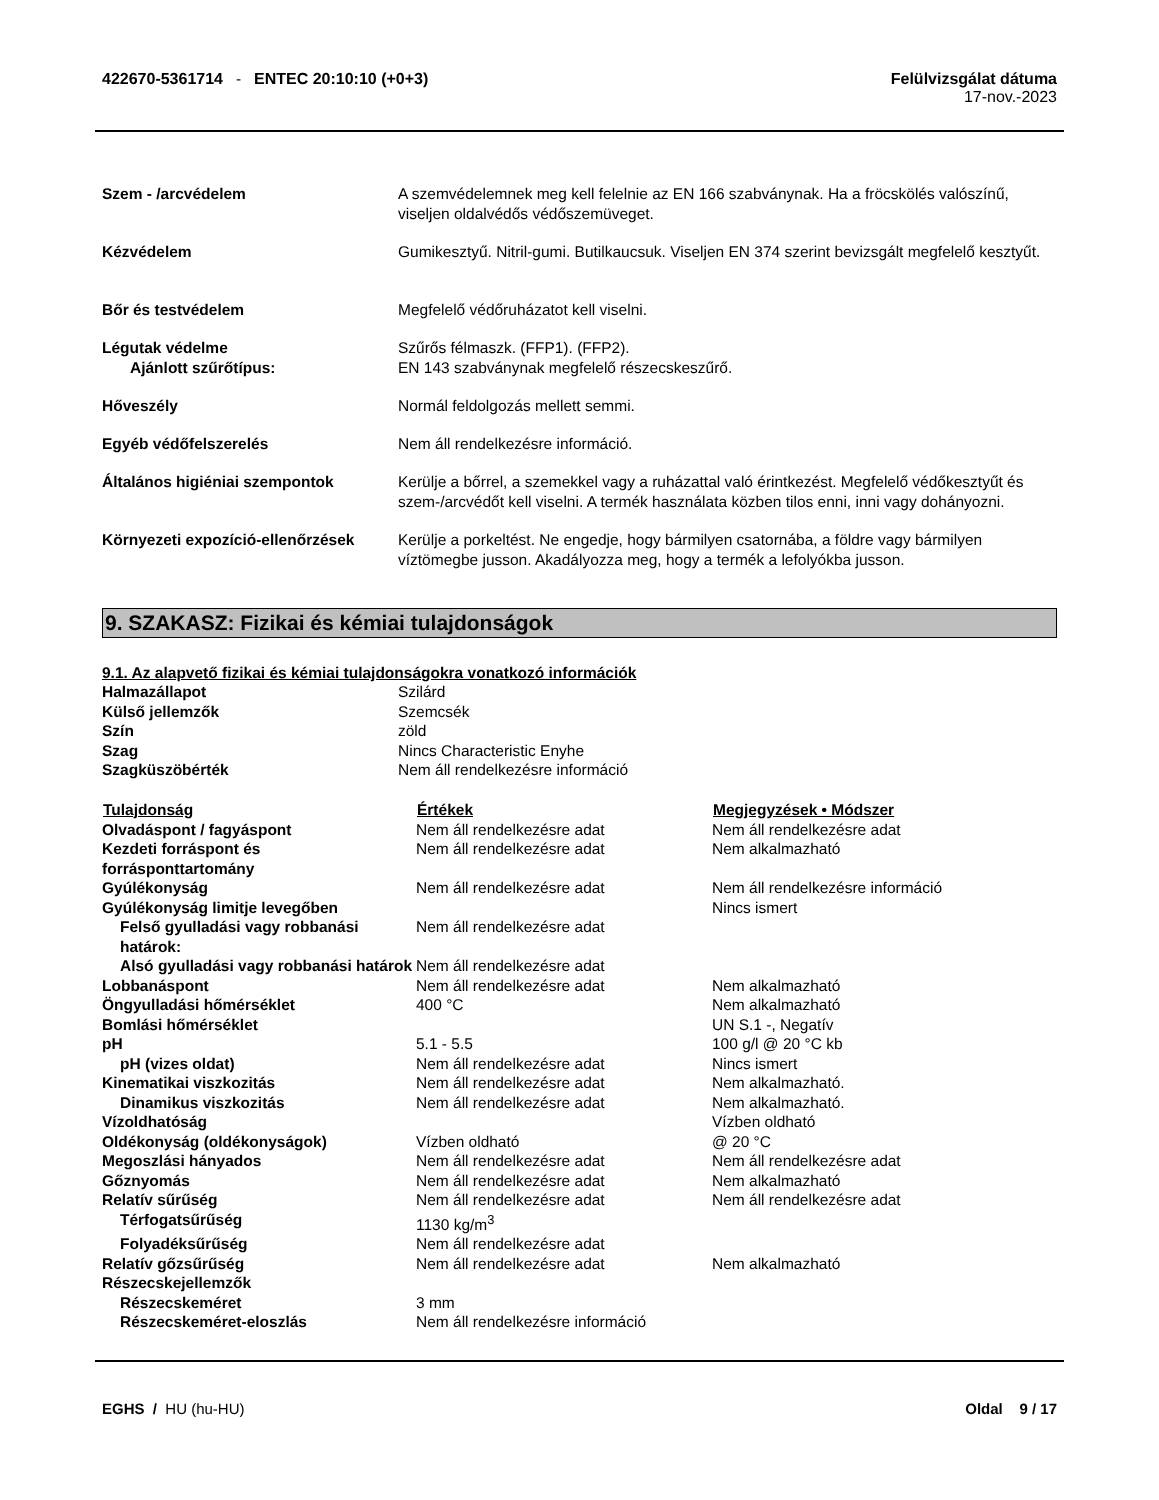422670-5361714 - ENTEC 20:10:10 (+0+3)
Felülvizsgálat dátuma
17-nov.-2023
| Szem - /arcvédelem | A szemvédelemnek meg kell felelnie az EN 166 szabványnak. Ha a fröcskölés valószínű, viseljen oldalvédős védőszemüveget. |
| Kézvédelem | Gumikesztyű. Nitril-gumi. Butilkaucsuk. Viseljen EN 374 szerint bevizsgált megfelelő kesztyűt. |
| Bőr és testvédelem | Megfelelő védőruházatot kell viselni. |
| Légutak védelme Ajánlott szűrőtípus: | Szűrős félmaszk. (FFP1). (FFP2). EN 143 szabványnak megfelelő részecskeszűrő. |
| Hőveszély | Normál feldolgozás mellett semmi. |
| Egyéb védőfelszerelés | Nem áll rendelkezésre információ. |
| Általános higiéniai szempontok | Kerülje a bőrrel, a szemekkel vagy a ruházattal való érintkezést. Megfelelő védőkesztyűt és szem-/arcvédőt kell viselni. A termék használata közben tilos enni, inni vagy dohányozni. |
| Környezeti expozíció-ellenőrzések | Kerülje a porkeltést. Ne engedje, hogy bármilyen csatornába, a földre vagy bármilyen víztömegbe jusson. Akadályozza meg, hogy a termék a lefolyókba jusson. |
9. SZAKASZ: Fizikai és kémiai tulajdonságok
9.1. Az alapvető fizikai és kémiai tulajdonságokra vonatkozó információk
| Halmazállapot | Szilárd |
| Külső jellemzők | Szemcsék |
| Szín | zöld |
| Szag | Nincs Characteristic Enyhe |
| Szagküszöbérték | Nem áll rendelkezésre információ |
| Tulajdonság | Értékek | Megjegyzések • Módszer |
| --- | --- | --- |
| Olvadáspont / fagyáspont | Nem áll rendelkezésre adat | Nem áll rendelkezésre adat |
| Kezdeti forráspont és forrásponttartomány | Nem áll rendelkezésre adat | Nem alkalmazható |
| Gyúlékonyság | Nem áll rendelkezésre adat | Nem áll rendelkezésre információ |
| Gyúlékonyság limitje levegőben | | Nincs ismert |
| Felső gyulladási vagy robbanási határok: | Nem áll rendelkezésre adat | |
| Alsó gyulladási vagy robbanási határok | Nem áll rendelkezésre adat | |
| Lobbanáspont | Nem áll rendelkezésre adat | Nem alkalmazható |
| Öngyulladási hőmérséklet | 400 °C | Nem alkalmazható |
| Bomlási hőmérséklet | | UN S.1 -, Negatív |
| pH | 5.1 - 5.5 | 100 g/l @ 20 °C kb |
| pH (vizes oldat) | Nem áll rendelkezésre adat | Nincs ismert |
| Kinematikai viszkozitás | Nem áll rendelkezésre adat | Nem alkalmazható. |
| Dinamikus viszkozitás | Nem áll rendelkezésre adat | Nem alkalmazható. |
| Vízoldhatóság | | Vízben oldható |
| Oldékonyság (oldékonyságok) | Vízben oldható | @ 20 °C |
| Megoszlási hányados | Nem áll rendelkezésre adat | Nem áll rendelkezésre adat |
| Gőznyomás | Nem áll rendelkezésre adat | Nem alkalmazható |
| Relatív sűrűség | Nem áll rendelkezésre adat | Nem áll rendelkezésre adat |
| Térfogatsűrűség | 1130 kg/m<sup>3</sup> | |
| Folyadéksűrűség | Nem áll rendelkezésre adat | |
| Relatív gőzsűrűség | Nem áll rendelkezésre adat | Nem alkalmazható |
| Részecskejellemzők | | |
| Részecskeméret | 3 mm | |
| Részecskeméret-eloszlás | Nem áll rendelkezésre információ | |
EGHS / HU (hu-HU) Oldal 9 / 17